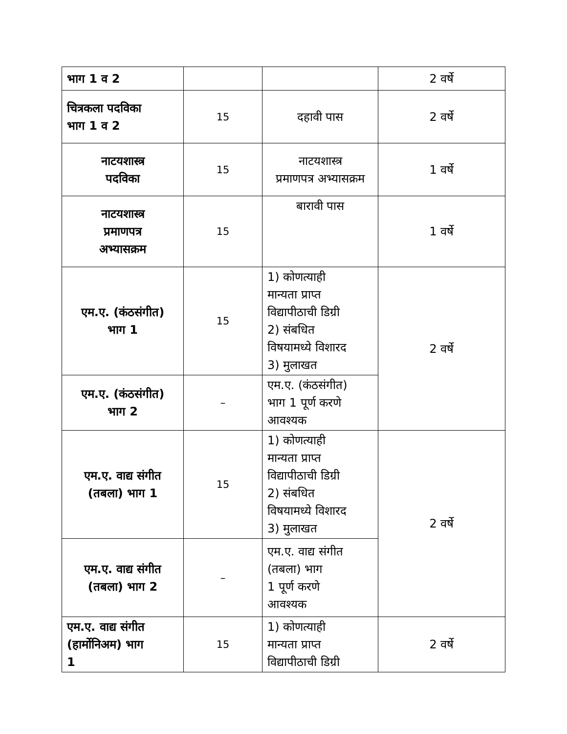| भाग 1 व 2 | | | 2 वर्षे |
| चित्रकला पदविका भाग 1 व 2 | 15 | दहावी पास | 2 वर्षे |
| नाटयशास्त्र पदविका | 15 | नाटयशास्त्र प्रमाणपत्र अभ्यासक्रम | 1 वर्षे |
| नाटयशास्त्र प्रमाणपत्र अभ्यासक्रम | 15 | बारावी पास | 1 वर्षे |
| एम.ए. (कंठसंगीत) भाग 1 | 15 | 1) कोणत्याही मान्यता प्राप्त विद्यापीठाची डिग्री 2) संबधित विषयामध्ये विशारद 3) मुलाखत | 2 वर्षे |
| एम.ए. (कंठसंगीत) भाग 2 | – | एम.ए. (कंठसंगीत) भाग 1 पूर्ण करणे आवश्यक | |
| एम.ए. वाद्य संगीत (तबला) भाग 1 | 15 | 1) कोणत्याही मान्यता प्राप्त विद्यापीठाची डिग्री 2) संबधित विषयामध्ये विशारद 3) मुलाखत | 2 वर्षे |
| एम.ए. वाद्य संगीत (तबला) भाग 2 | – | एम.ए. वाद्य संगीत (तबला) भाग 1 पूर्ण करणे आवश्यक | |
| एम.ए. वाद्य संगीत (हार्मोनिअम) भाग 1 | 15 | 1) कोणत्याही मान्यता प्राप्त विद्यापीठाची डिग्री | 2 वर्षे |